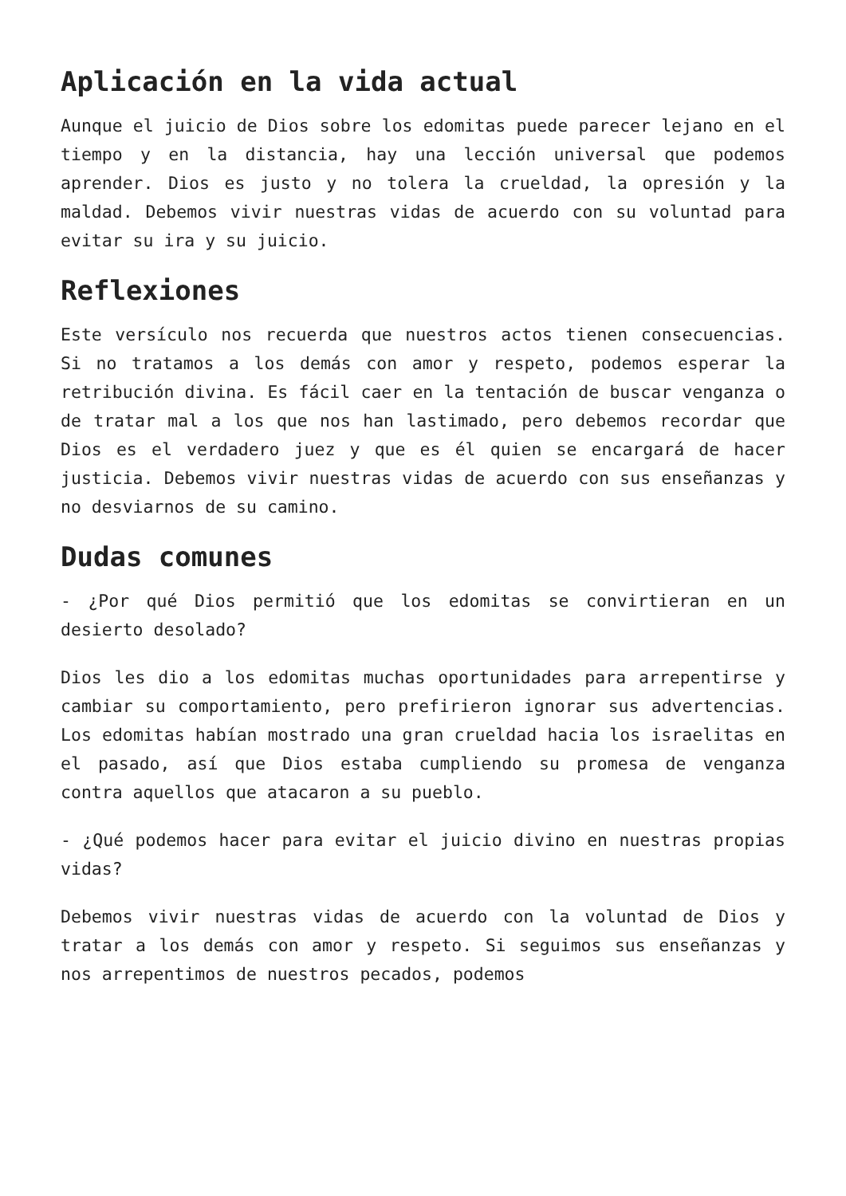Aplicación en la vida actual
Aunque el juicio de Dios sobre los edomitas puede parecer lejano en el tiempo y en la distancia, hay una lección universal que podemos aprender. Dios es justo y no tolera la crueldad, la opresión y la maldad. Debemos vivir nuestras vidas de acuerdo con su voluntad para evitar su ira y su juicio.
Reflexiones
Este versículo nos recuerda que nuestros actos tienen consecuencias. Si no tratamos a los demás con amor y respeto, podemos esperar la retribución divina. Es fácil caer en la tentación de buscar venganza o de tratar mal a los que nos han lastimado, pero debemos recordar que Dios es el verdadero juez y que es él quien se encargará de hacer justicia. Debemos vivir nuestras vidas de acuerdo con sus enseñanzas y no desviarnos de su camino.
Dudas comunes
- ¿Por qué Dios permitió que los edomitas se convirtieran en un desierto desolado?
Dios les dio a los edomitas muchas oportunidades para arrepentirse y cambiar su comportamiento, pero prefirieron ignorar sus advertencias. Los edomitas habían mostrado una gran crueldad hacia los israelitas en el pasado, así que Dios estaba cumpliendo su promesa de venganza contra aquellos que atacaron a su pueblo.
- ¿Qué podemos hacer para evitar el juicio divino en nuestras propias vidas?
Debemos vivir nuestras vidas de acuerdo con la voluntad de Dios y tratar a los demás con amor y respeto. Si seguimos sus enseñanzas y nos arrepentimos de nuestros pecados, podemos